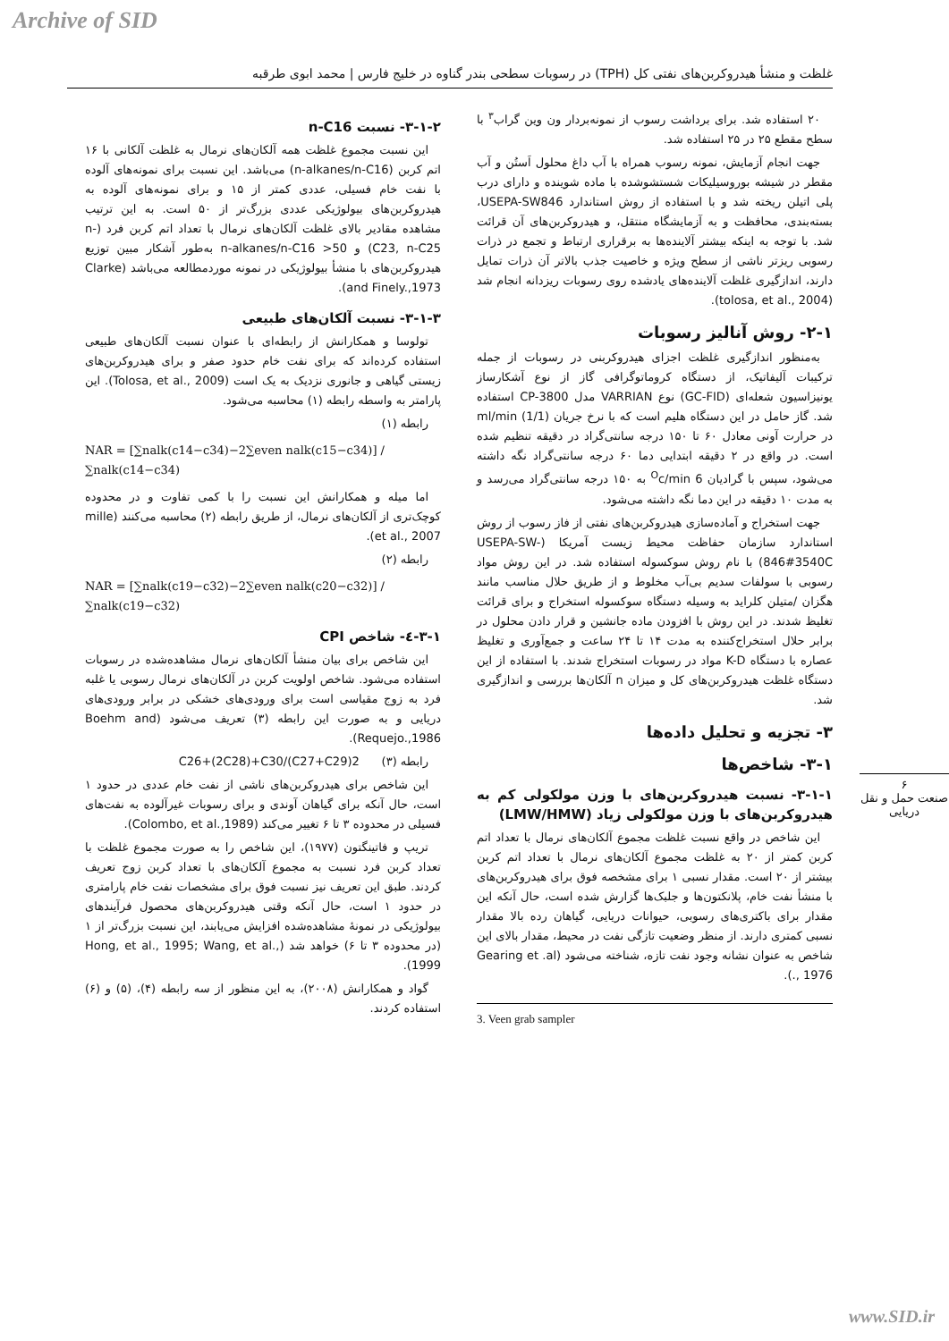Archive of SID
غلظت و منشأ هیدروکربن‌های نفتی کل (TPH) در رسوبات سطحی بندر گناوه در خلیج فارس | محمد ابوی طرقبه
۲۰ استفاده شد. برای برداشت رسوب از نمونه‌بردار ون وین گراب<sup>۳</sup> با سطح مقطع ۲۵ در ۲۵ استفاده شد.
جهت انجام آزمایش، نمونه رسوب همراه با آب داغ محلول اَستُن و آب مقطر در شیشه بوروسیلیکات شستشوشده با ماده شوینده و دارای درب پلی اتیلن ریخته شد و با استفاده از روش استاندارد USEPA-SW846، بسته‌بندی، محافظت و به آزمایشگاه منتقل، و هیدروکربن‌های آن قرائت شد. با توجه به اینکه بیشتر آلاینده‌ها به برقراری ارتباط و تجمع در ذرات رسوبی ریزتر ناشی از سطح ویژه و خاصیت جذب بالاتر آن ذرات تمایل دارند، اندازگیری غلظت آلاینده‌های یادشده روی رسوبات ریزدانه انجام شد (tolosa, et al., 2004).
۲-۱- روش آنالیز رسوبات
به‌منظور اندازگیری غلظت اجزای هیدروکربنی در رسوبات از جمله ترکیبات آلیفاتیک، از دستگاه کروماتوگرافی گاز از نوع آشکارساز یونیزاسیون شعله‌ای (GC-FID) نوع VARRIAN مدل CP-3800 استفاده شد. گاز حامل در این دستگاه هلیم است که با نرخ جریان ml/min (1/1) در حرارت آونی معادل ۶۰ تا ۱۵۰ درجه سانتی‌گراد در دقیقه تنظیم شده است. در واقع در ۲ دقیقه ابتدایی دما ۶۰ درجه سانتی‌گراد نگه داشته می‌شود، سپس با گرادیان 6 <sup>O</sup>c/min به ۱۵۰ درجه سانتی‌گراد می‌رسد و به مدت ۱۰ دقیقه در این دما نگه داشته می‌شود.
جهت استخراج و آماده‌سازی هیدروکربن‌های نفتی از فاز رسوب از روش استاندارد سازمان حفاظت محیط زیست آمریکا (USEPA-SW-846#3540C) با نام روش سوکسوله استفاده شد. در این روش مواد رسوبی با سولفات سدیم بی‌آب مخلوط و از طریق حلال مناسب مانند هگزان /متیلن کلراید به وسیله دستگاه سوکسوله استخراج و برای قرائت تغلیظ شدند. در این روش با افزودن ماده جانشین و قرار دادن محلول در برابر حلال استخراج‌کننده به مدت ۱۴ تا ۲۴ ساعت و جمع‌آوری و تغلیظ عصاره با دستگاه K-D مواد در رسوبات استخراج شدند. با استفاده از این دستگاه غلظت هیدروکربن‌های کل و میزان n آلکان‌ها بررسی و اندازگیری شد.
۳- تجزیه و تحلیل داده‌ها
۳-۱- شاخص‌ها
۳-۱-۱- نسبت هیدروکربن‌های با وزن مولکولی کم به هیدروکربن‌های با وزن مولکولی زیاد (LMW/HMW)
این شاخص در واقع نسبت غلظت مجموع آلکان‌های نرمال با تعداد اتم کربن کمتر از ۲۰ به غلظت مجموع آلکان‌های نرمال با تعداد اتم کربن بیشتر از ۲۰ است. مقدار نسبی ۱ برای مشخصه فوق برای هیدروکربن‌های با منشأ نفت خام، پلانکتون‌ها و جلبک‌ها گزارش شده است، حال آنکه این مقدار برای باکتری‌های رسوبی، حیوانات دریایی، گیاهان رده بالا مقدار نسبی کمتری دارند. از منظر وضعیت تازگی نفت در محیط، مقدار بالای این شاخص به عنوان نشانه وجود نفت تازه، شناخته می‌شود (Gearing et .al ., 1976).
3. Veen grab sampler
۳-۱-۲- نسبت n-C16
این نسبت مجموع غلظت همه آلکان‌های نرمال به غلظت آلکانی با ۱۶ اتم کربن (n-alkanes/n-C16) می‌باشد. این نسبت برای نمونه‌های آلوده با نفت خام فسیلی، عددی کمتر از ۱۵ و برای نمونه‌های آلوده به هیدروکربن‌های بیولوژیکی عددی بزرگ‌تر از ۵۰ است. به این ترتیب مشاهده مقادیر بالای غلظت آلکان‌های نرمال با تعداد اتم کربن فرد (n-C23, n-C25) و n-alkanes/n-C16 >50 به‌طور آشکار مبین توزیع هیدروکربن‌های با منشأ بیولوژیکی در نمونه موردمطالعه می‌باشد (Clarke and Finely.,1973).
۳-۱-۳- نسبت آلکان‌های طبیعی
تولوسا و همکارانش از رابطه‌ای با عنوان نسبت آلکان‌های طبیعی استفاده کرده‌اند که برای نفت خام حدود صفر و برای هیدروکربن‌های زیستی گیاهی و جانوری نزدیک به یک است (Tolosa, et al., 2009). این پارامتر به واسطه رابطه (۱) محاسبه می‌شود.
رابطه (۱)
NAR = [∑nalk(c14−c34)−2∑even nalk(c15−c34)] / ∑nalk(c14−c34)
اما میله و همکارانش این نسبت را با کمی تفاوت و در محدوده کوچک‌تری از آلکان‌های نرمال، از طریق رابطه (۲) محاسبه می‌کنند (mille et al., 2007).
رابطه (۲)
NAR = [∑nalk(c19−c32)−2∑even nalk(c20−c32)] / ∑nalk(c19−c32)
۳-۱-٤- شاخص CPI
این شاخص برای بیان منشأ آلکان‌های نرمال مشاهده‌شده در رسوبات استفاده می‌شود. شاخص اولویت کربن در آلکان‌های نرمال رسوبی یا غلبه فرد به زوج مقیاسی است برای ورودی‌های خشکی در برابر ورودی‌های دریایی و به صورت این رابطه (۳) تعریف می‌شود (Boehm and Requejo.,1986).
رابطه (۳) 2(C27+C29)/C26+(2C28)+C30
این شاخص برای هیدروکربن‌های ناشی از نفت خام عددی در حدود ۱ است، حال آنکه برای گیاهان آوندی و برای رسوبات غیرآلوده به نفت‌های فسیلی در محدوده ۳ تا ۶ تغییر می‌کند (Colombo, et al.,1989).
تریپ و فاتینگتون (۱۹۷۷)، این شاخص را به صورت مجموع غلظت با تعداد کربن فرد نسبت به مجموع آلکان‌های با تعداد کربن زوج تعریف کردند. طبق این تعریف نیز نسبت فوق برای مشخصات نفت خام پارامتری در حدود ۱ است، حال آنکه وقتی هیدروکربن‌های محصول فرآیندهای بیولوژیکی در نمونهٔ مشاهده‌شده افزایش می‌یابند، این نسبت بزرگ‌تر از ۱ (در محدوده ۳ تا ۶) خواهد شد (Hong, et al., 1995; Wang, et al., 1999).
گواد و همکارانش (۲۰۰۸)، به این منظور از سه رابطه (۴)، (۵) و (۶) استفاده کردند.
۶
صنعت حمل و نقل دریایی
www.SID.ir